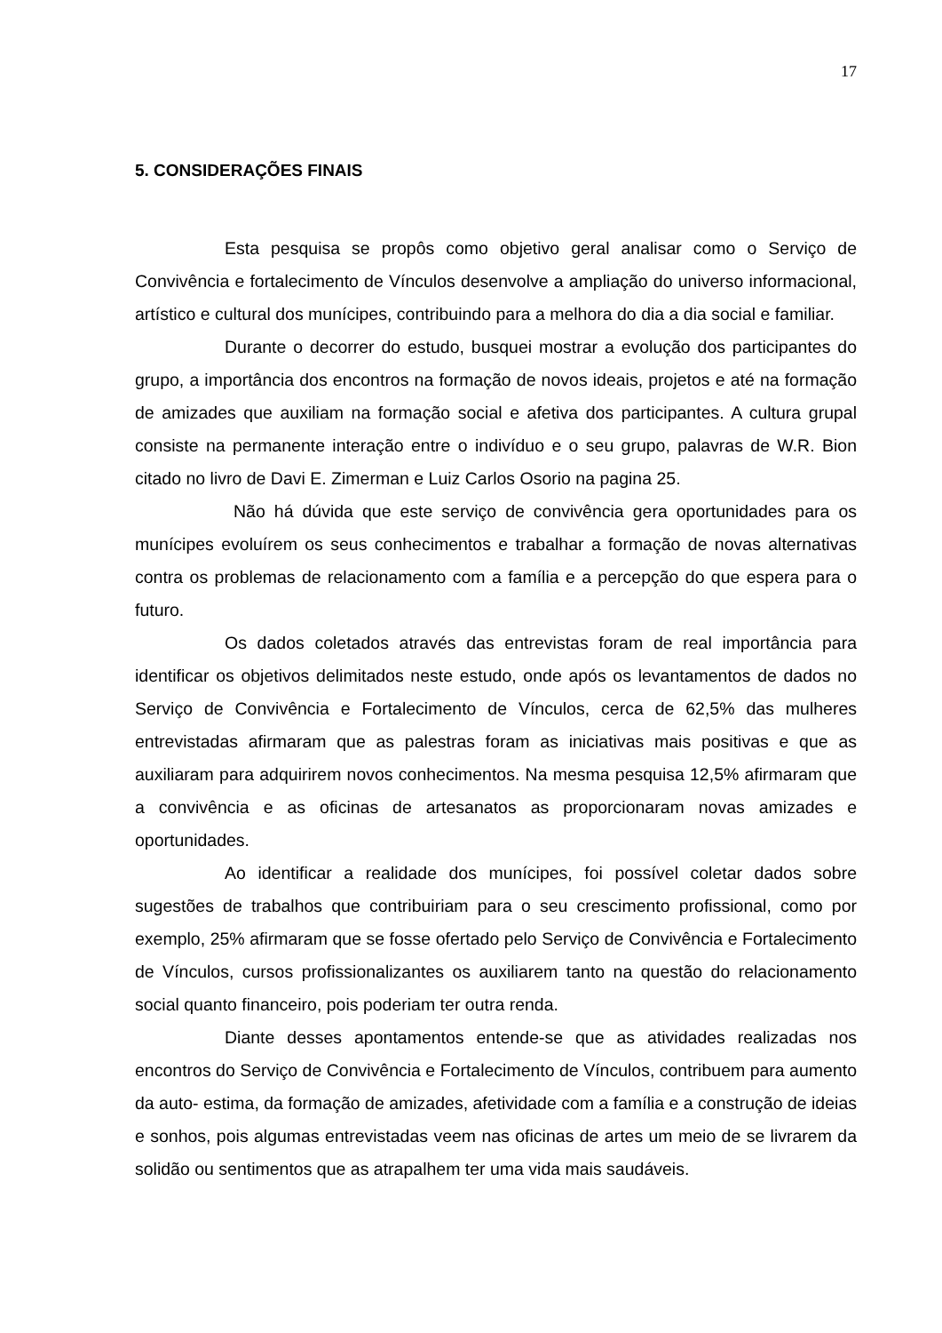17
5. CONSIDERAÇÕES FINAIS
Esta pesquisa se propôs como objetivo geral analisar como o Serviço de Convivência e fortalecimento de Vínculos desenvolve a ampliação do universo informacional, artístico e cultural dos munícipes, contribuindo para a melhora do dia a dia social e familiar.
Durante o decorrer do estudo, busquei mostrar a evolução dos participantes do grupo, a importância dos encontros na formação de novos ideais, projetos e até na formação de amizades que auxiliam na formação social e afetiva dos participantes. A cultura grupal consiste na permanente interação entre o indivíduo e o seu grupo, palavras de W.R. Bion citado no livro de Davi E. Zimerman e Luiz Carlos Osorio na pagina 25.
Não há dúvida que este serviço de convivência gera oportunidades para os munícipes evoluírem os seus conhecimentos e trabalhar a formação de novas alternativas contra os problemas de relacionamento com a família e a percepção do que espera para o futuro.
Os dados coletados através das entrevistas foram de real importância para identificar os objetivos delimitados neste estudo, onde após os levantamentos de dados no Serviço de Convivência e Fortalecimento de Vínculos, cerca de 62,5% das mulheres entrevistadas afirmaram que as palestras foram as iniciativas mais positivas e que as auxiliaram para adquirirem novos conhecimentos. Na mesma pesquisa 12,5% afirmaram que a convivência e as oficinas de artesanatos as proporcionaram novas amizades e oportunidades.
Ao identificar a realidade dos munícipes, foi possível coletar dados sobre sugestões de trabalhos que contribuiriam para o seu crescimento profissional, como por exemplo, 25% afirmaram que se fosse ofertado pelo Serviço de Convivência e Fortalecimento de Vínculos, cursos profissionalizantes os auxiliarem tanto na questão do relacionamento social quanto financeiro, pois poderiam ter outra renda.
Diante desses apontamentos entende-se que as atividades realizadas nos encontros do Serviço de Convivência e Fortalecimento de Vínculos, contribuem para aumento da auto- estima, da formação de amizades, afetividade com a família e a construção de ideias e sonhos, pois algumas entrevistadas veem nas oficinas de artes um meio de se livrarem da solidão ou sentimentos que as atrapalhem ter uma vida mais saudáveis.